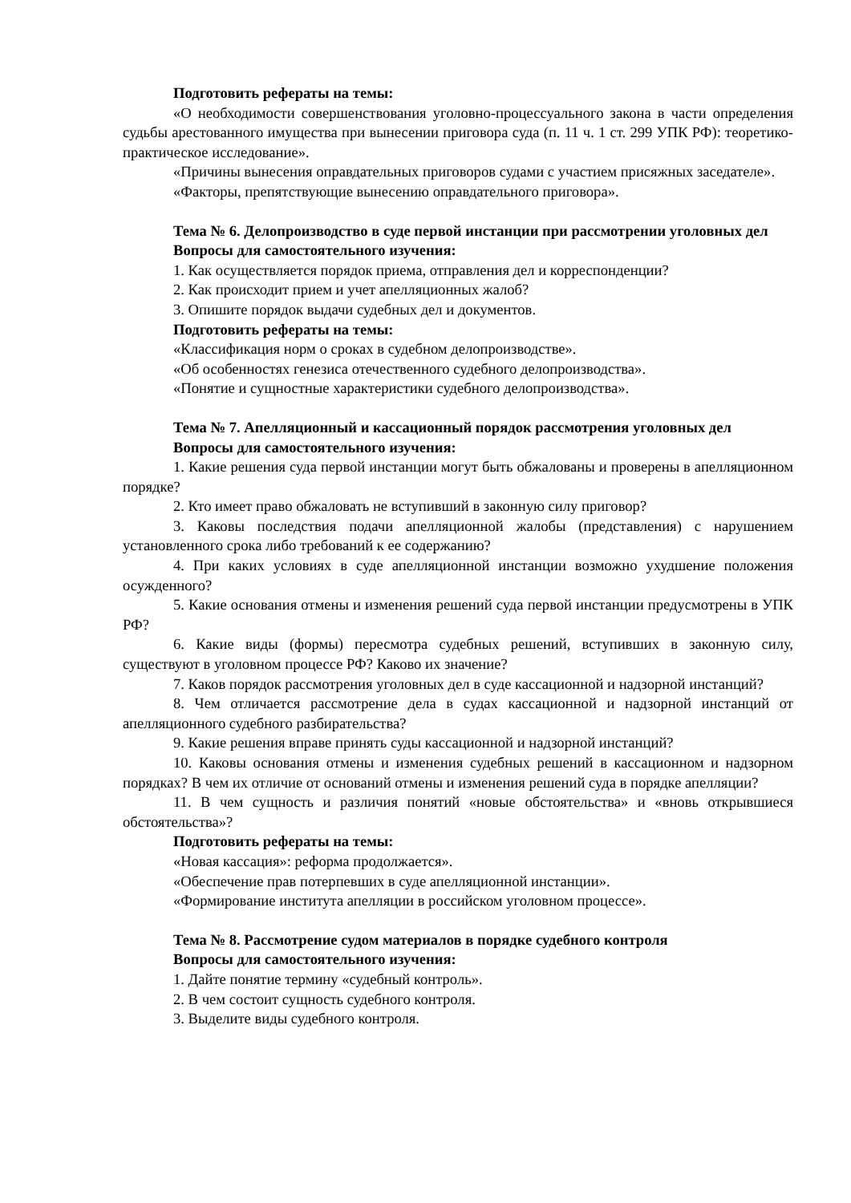Подготовить рефераты на темы:
«О необходимости совершенствования уголовно-процессуального закона в части определения судьбы арестованного имущества при вынесении приговора суда (п. 11 ч. 1 ст. 299 УПК РФ): теоретико-практическое исследование».
«Причины вынесения оправдательных приговоров судами с участием присяжных заседателе».
«Факторы, препятствующие вынесению оправдательного приговора».
Тема № 6. Делопроизводство в суде первой инстанции при рассмотрении уголовных дел
Вопросы для самостоятельного изучения:
1. Как осуществляется порядок приема, отправления дел и корреспонденции?
2. Как происходит прием и учет апелляционных жалоб?
3. Опишите порядок выдачи судебных дел и документов.
Подготовить рефераты на темы:
«Классификация норм о сроках в судебном делопроизводстве».
«Об особенностях генезиса отечественного судебного делопроизводства».
«Понятие и сущностные характеристики судебного делопроизводства».
Тема № 7. Апелляционный и кассационный порядок рассмотрения уголовных дел
Вопросы для самостоятельного изучения:
1. Какие решения суда первой инстанции могут быть обжалованы и проверены в апелляционном порядке?
2. Кто имеет право обжаловать не вступивший в законную силу приговор?
3. Каковы последствия подачи апелляционной жалобы (представления) с нарушением установленного срока либо требований к ее содержанию?
4. При каких условиях в суде апелляционной инстанции возможно ухудшение положения осужденного?
5. Какие основания отмены и изменения решений суда первой инстанции предусмотрены в УПК РФ?
6. Какие виды (формы) пересмотра судебных решений, вступивших в законную силу, существуют в уголовном процессе РФ? Каково их значение?
7. Каков порядок рассмотрения уголовных дел в суде кассационной и надзорной инстанций?
8. Чем отличается рассмотрение дела в судах кассационной и надзорной инстанций от апелляционного судебного разбирательства?
9. Какие решения вправе принять суды кассационной и надзорной инстанций?
10. Каковы основания отмены и изменения судебных решений в кассационном и надзорном порядках? В чем их отличие от оснований отмены и изменения решений суда в порядке апелляции?
11. В чем сущность и различия понятий «новые обстоятельства» и «вновь открывшиеся обстоятельства»?
Подготовить рефераты на темы:
«Новая кассация»: реформа продолжается».
«Обеспечение прав потерпевших в суде апелляционной инстанции».
«Формирование института апелляции в российском уголовном процессе».
Тема № 8. Рассмотрение судом материалов в порядке судебного контроля
Вопросы для самостоятельного изучения:
1. Дайте понятие термину «судебный контроль».
2. В чем состоит сущность судебного контроля.
3. Выделите виды судебного контроля.